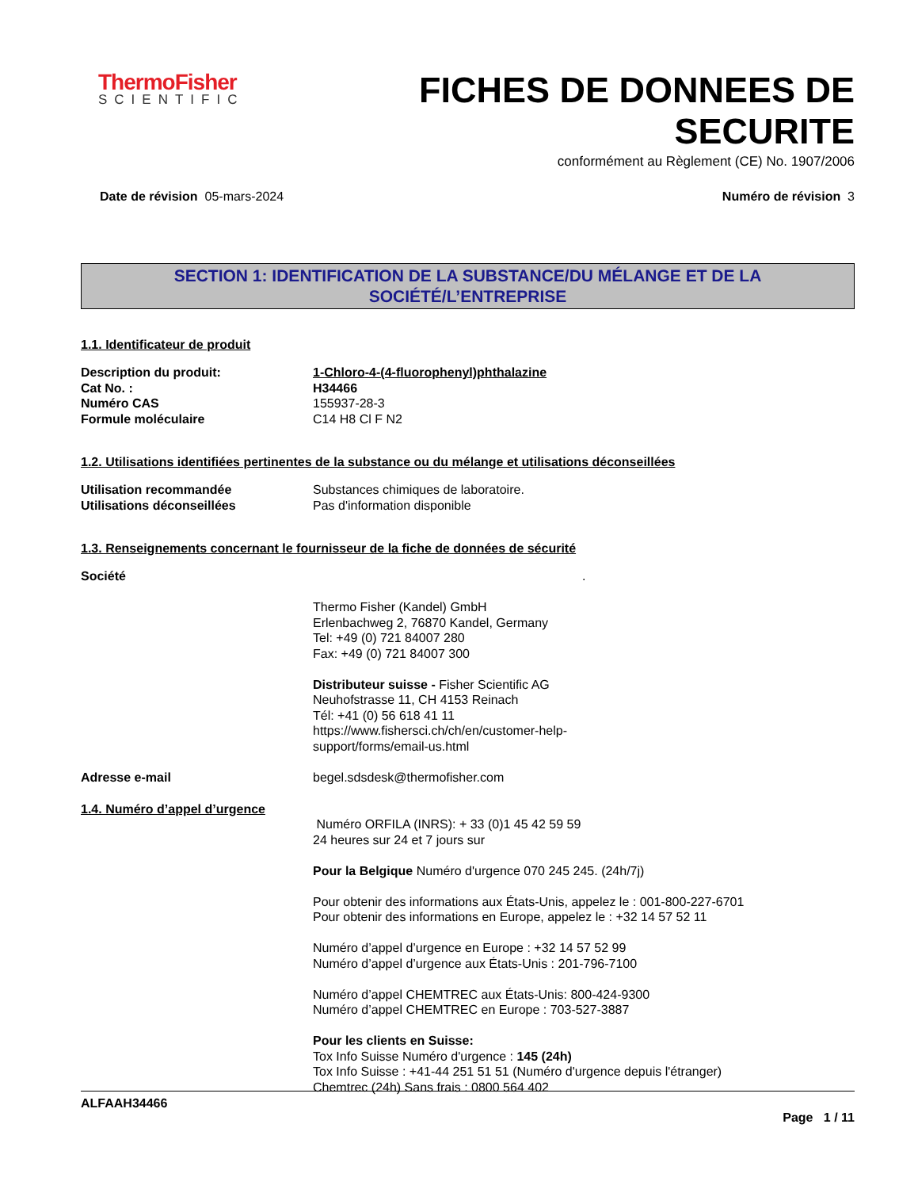ThermoFisher
SCIENTIFIC
FICHES DE DONNEES DE
SECURITE
conformément au Règlement (CE) No. 1907/2006
Date de révision 05-mars-2024 Numéro de révision 3
SECTION 1: IDENTIFICATION DE LA SUBSTANCE/DU MÉLANGE ET DE LA SOCIÉTÉ/L’ENTREPRISE
1.1. Identificateur de produit
Description du produit: 1-Chloro-4-(4-fluorophenyl)phthalazine
Cat No. : H34466
Numéro CAS 155937-28-3
Formule moléculaire C14 H8 Cl F N2
1.2. Utilisations identifiées pertinentes de la substance ou du mélange et utilisations déconseillées
Utilisation recommandée Substances chimiques de laboratoire.
Utilisations déconseillées Pas d'information disponible
1.3. Renseignements concernant le fournisseur de la fiche de données de sécurité
Société.
Thermo Fisher (Kandel) GmbH
Erlenbachweg 2, 76870 Kandel, Germany
Tel: +49 (0) 721 84007 280
Fax: +49 (0) 721 84007 300
Distributeur suisse - Fisher Scientific AG
Neuhofstrasse 11, CH 4153 Reinach
Tél: +41 (0) 56 618 41 11
https://www.fishersci.ch/ch/en/customer-help-
support/forms/email-us.html
Adresse e-mail begel.sdsdesk@thermofisher.com
1.4. Numéro d’appel d’urgence
Numéro ORFILA (INRS): + 33 (0)1 45 42 59 59
24 heures sur 24 et 7 jours sur
Pour la Belgique Numéro d'urgence 070 245 245. (24h/7j)
Pour obtenir des informations aux États-Unis, appelez le : 001-800-227-6701
Pour obtenir des informations en Europe, appelez le : +32 14 57 52 11
Numéro d’appel d’urgence en Europe : +32 14 57 52 99
Numéro d’appel d’urgence aux États-Unis : 201-796-7100
Numéro d’appel CHEMTREC aux États-Unis: 800-424-9300
Numéro d’appel CHEMTREC en Europe : 703-527-3887
Pour les clients en Suisse:
Tox Info Suisse Numéro d'urgence : 145 (24h)
Tox Info Suisse : +41-44 251 51 51 (Numéro d'urgence depuis l'étranger)
Chemtrec (24h) Sans frais : 0800 564 402
ALFAAH34466
Page 1 / 11